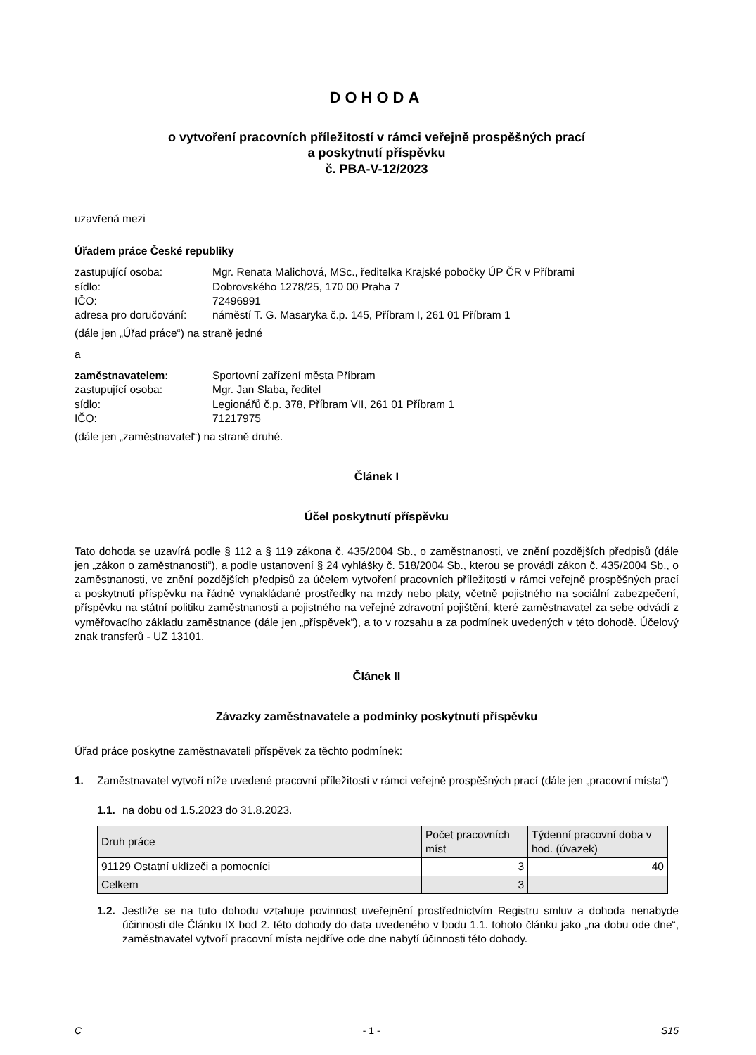DOHODA
o vytvoření pracovních příležitostí v rámci veřejně prospěšných prací
a poskytnutí příspěvku
č. PBA-V-12/2023
uzavřená mezi
Úřadem práce České republiky
zastupující osoba: Mgr. Renata Malichová, MSc., ředitelka Krajské pobočky ÚP ČR v Příbrami
sídlo: Dobrovského 1278/25, 170 00 Praha 7
IČO: 72496991
adresa pro doručování: náměstí T. G. Masaryka č.p. 145, Příbram I, 261 01 Příbram 1
(dále jen „Úřad práce“) na straně jedné
a
zaměstnavatelem: Sportovní zařízení města Příbram
zastupující osoba: Mgr. Jan Slaba, ředitel
sídlo: Legionářů č.p. 378, Příbram VII, 261 01 Příbram 1
IČO: 71217975
(dále jen „zaměstnavatel“) na straně druhé.
Článek I
Účel poskytnutí příspěvku
Tato dohoda se uzavírá podle § 112 a § 119 zákona č. 435/2004 Sb., o zaměstnanosti, ve znění pozdějších předpisů (dále jen „zákon o zaměstnanosti“), a podle ustanovení § 24 vyhlášky č. 518/2004 Sb., kterou se provádí zákon č. 435/2004 Sb., o zaměstnanosti, ve znění pozdějších předpisů za účelem vytvoření pracovních příležitostí v rámci veřejně prospěšných prací a poskytnutí příspěvku na řádně vynakládané prostředky na mzdy nebo platy, včetně pojistného na sociální zabezpečení, příspěvku na státní politiku zaměstnanosti a pojistného na veřejné zdravotní pojištění, které zaměstnavatel za sebe odvádí z vyměřovacího základu zaměstnance (dále jen „příspěvek“), a to v rozsahu a za podmínek uvedených v této dohodě. Účelový znak transferů - UZ 13101.
Článek II
Závazky zaměstnavatele a podmínky poskytnutí příspěvku
Úřad práce poskytne zaměstnavateli příspěvek za těchto podmínek:
1. Zaměstnavatel vytvoří níže uvedené pracovní příležitosti v rámci veřejně prospěšných prací (dále jen „pracovní místa“)
1.1. na dobu od 1.5.2023 do 31.8.2023.
| Druh práce | Počet pracovních míst | Týdenní pracovní doba v hod. (úvazek) |
| --- | --- | --- |
| 91129 Ostatní uklízeči a pomocníci | 3 | 40 |
| Celkem | 3 | |
1.2. Jestliže se na tuto dohodu vztahuje povinnost uveřejnění prostřednictvím Registru smluv a dohoda nenabyde účinnosti dle Článku IX bod 2. této dohody do data uvedeného v bodu 1.1. tohoto článku jako „na dobu ode dne“, zaměstnavatel vytvoří pracovní místa nejdříve ode dne nabytí účinnosti této dohody.
C - 1 - S15